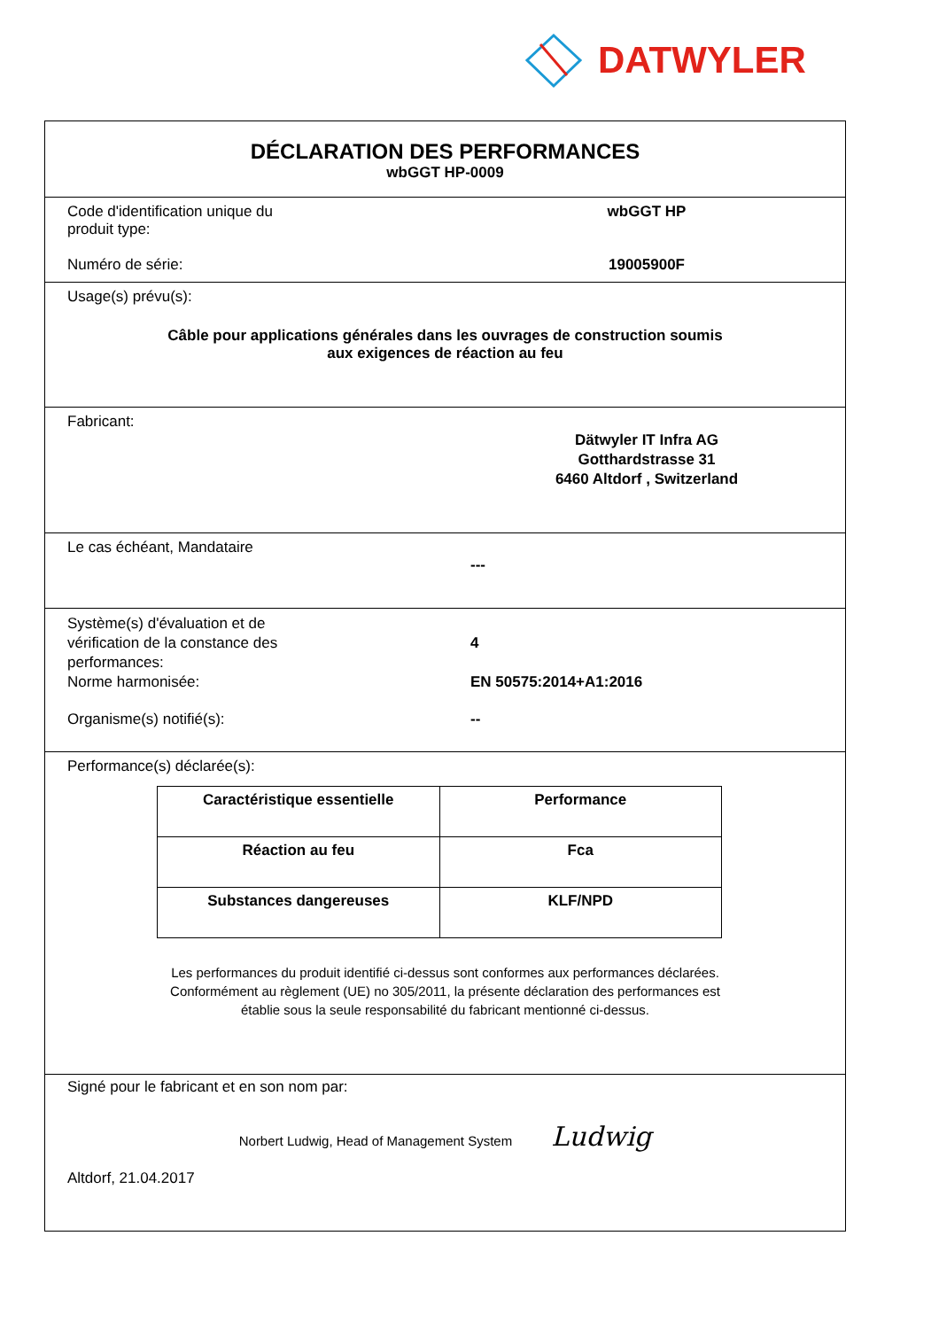DATWYLER
DÉCLARATION DES PERFORMANCES
wbGGT HP-0009
Code d'identification unique du
produit type:
wbGGT HP
Numéro de série: 19005900F
Usage(s) prévu(s):
Câble pour applications générales dans les ouvrages de construction soumis
aux exigences de réaction au feu
Fabricant:
Dätwyler IT Infra AG
Gotthardstrasse 31
6460 Altdorf , Switzerland
Le cas échéant, Mandataire
---
Système(s) d'évaluation et de
vérification de la constance des
performances:
4
Norme harmonisée: EN 50575:2014+A1:2016
Organisme(s) notifié(s): --
Performance(s) déclarée(s):
| Caractéristique essentielle | Performance |
| Réaction au feu | Fca |
| Substances dangereuses | KLF/NPD |
Les performances du produit identifié ci-dessus sont conformes aux performances déclarées.
Conformément au règlement (UE) no 305/2011, la présente déclaration des performances est
établie sous la seule responsabilité du fabricant mentionné ci-dessus.
Signé pour le fabricant et en son nom par:
Norbert Ludwig, Head of Management System Ludwig
Altdorf, 21.04.2017